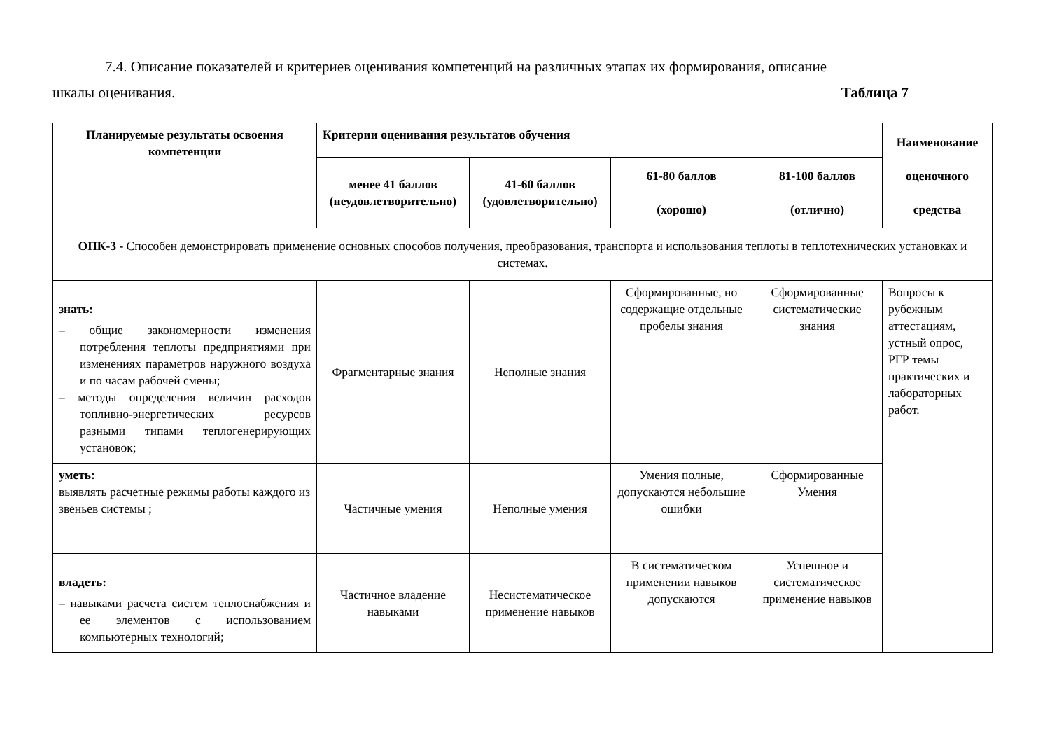7.4. Описание показателей и критериев оценивания компетенций на различных этапах их формирования, описание
шкалы оценивания. Таблица 7
| Планируемые результаты освоения компетенции | Критерии оценивания результатов обучения | | | | Наименование оценочного средства |
| --- | --- | --- | --- | --- | --- |
| | менее 41 баллов (неудовлетворительно) | 41-60 баллов (удовлетворительно) | 61-80 баллов (хорошо) | 81-100 баллов (отлично) | |
| ОПК-3 - Способен демонстрировать применение основных способов получения, преобразования, транспорта и использования теплоты в теплотехнических установках и системах. | | | | | |
| знать: – общие закономерности изменения потребления теплоты предприятиями при изменениях параметров наружного воздуха и по часам рабочей смены; – методы определения величин расходов топливно-энергетических ресурсов разными типами теплогенерирующих установок; | Фрагментарные знания | Неполные знания | Сформированные, но содержащие отдельные пробелы знания | Сформированные систематические знания | Вопросы к рубежным аттестациям, устный опрос, РГР темы практических и лабораторных работ. |
| уметь: выявлять расчетные режимы работы каждого из звеньев системы ; | Частичные умения | Неполные умения | Умения полные, допускаются небольшие ошибки | Сформированные Умения | |
| владеть: – навыками расчета систем теплоснабжения и ее элементов с использованием компьютерных технологий; | Частичное владение навыками | Несистематическое применение навыков | В систематическом применении навыков допускаются | Успешное и систематическое применение навыков | |